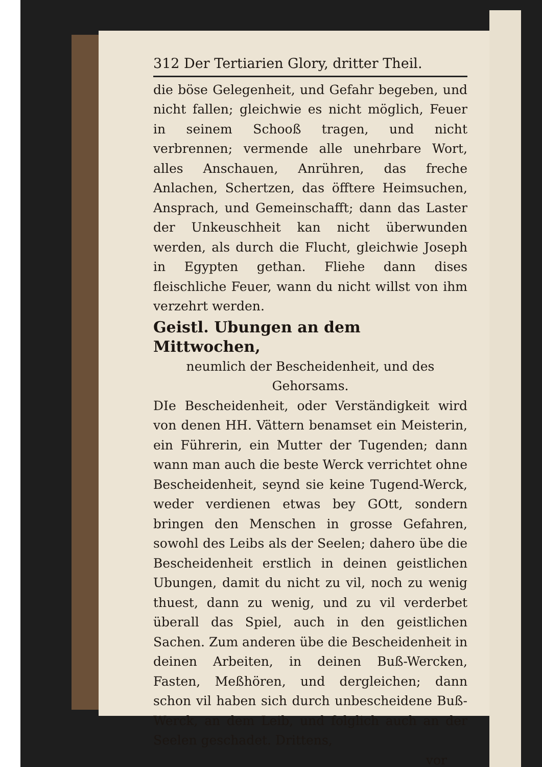312 Der Tertiarien Glory, dritter Theil.
die böse Gelegenheit, und Gefahr begeben, und nicht fallen; gleichwie es nicht möglich, Feuer in seinem Schooß tragen, und nicht verbrennen; vermende alle unehrbare Wort, alles Anschauen, Anrühren, das freche Anlachen, Schertzen, das öfftere Heimsuchen, Ansprach, und Gemeinschafft; dann das Laster der Unkeuschheit kan nicht überwunden werden, als durch die Flucht, gleichwie Joseph in Egypten gethan. Fliehe dann dises fleischliche Feuer, wann du nicht willst von ihm verzehrt werden.
Geistl. Ubungen an dem Mittwochen,
neumlich der Bescheidenheit, und des Gehorsams.
DIe Bescheidenheit, oder Verständigkeit wird von denen HH. Vättern benamset ein Meisterin, ein Führerin, ein Mutter der Tugenden; dann wann man auch die beste Werck verrichtet ohne Bescheidenheit, seynd sie keine Tugend-Werck, weder verdienen etwas bey GOtt, sondern bringen den Menschen in grosse Gefahren, sowohl des Leibs als der Seelen; dahero übe die Bescheidenheit erstlich in deinen geistlichen Ubungen, damit du nicht zu vil, noch zu wenig thuest, dann zu wenig, und zu vil verderbet überall das Spiel, auch in den geistlichen Sachen. Zum anderen übe die Bescheidenheit in deinen Arbeiten, in deinen Buß-Wercken, Fasten, Meßhören, und dergleichen; dann schon vil haben sich durch unbescheidene Buß-Werck, an dem Leib, und folglich auch an der Seelen geschadet. Drittens,
vor